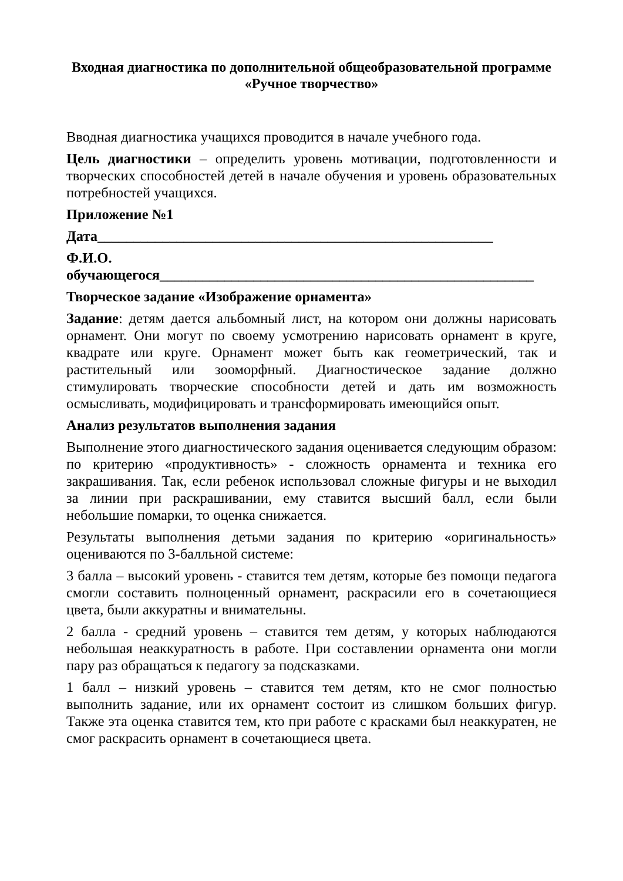Входная диагностика по дополнительной общеобразовательной программе
«Ручное творчество»
Вводная диагностика учащихся проводится в начале учебного года.
Цель диагностики – определить уровень мотивации, подготовленности и творческих способностей детей в начале обучения и уровень образовательных потребностей учащихся.
Приложение №1
Дата_______________________________________________________
Ф.И.О.
обучающегося____________________________________________________
Творческое задание «Изображение орнамента»
Задание: детям дается альбомный лист, на котором они должны нарисовать орнамент. Они могут по своему усмотрению нарисовать орнамент в круге, квадрате или круге. Орнамент может быть как геометрический, так и растительный или зооморфный. Диагностическое задание должно стимулировать творческие способности детей и дать им возможность осмысливать, модифицировать и трансформировать имеющийся опыт.
Анализ результатов выполнения задания
Выполнение этого диагностического задания оценивается следующим образом: по критерию «продуктивность» - сложность орнамента и техника его закрашивания. Так, если ребенок использовал сложные фигуры и не выходил за линии при раскрашивании, ему ставится высший балл, если были небольшие помарки, то оценка снижается.
Результаты выполнения детьми задания по критерию «оригинальность» оцениваются по 3-балльной системе:
3 балла – высокий уровень - ставится тем детям, которые без помощи педагога смогли составить полноценный орнамент, раскрасили его в сочетающиеся цвета, были аккуратны и внимательны.
2 балла - средний уровень – ставится тем детям, у которых наблюдаются небольшая неаккуратность в работе. При составлении орнамента они могли пару раз обращаться к педагогу за подсказками.
1 балл – низкий уровень – ставится тем детям, кто не смог полностью выполнить задание, или их орнамент состоит из слишком больших фигур. Также эта оценка ставится тем, кто при работе с красками был неаккуратен, не смог раскрасить орнамент в сочетающиеся цвета.